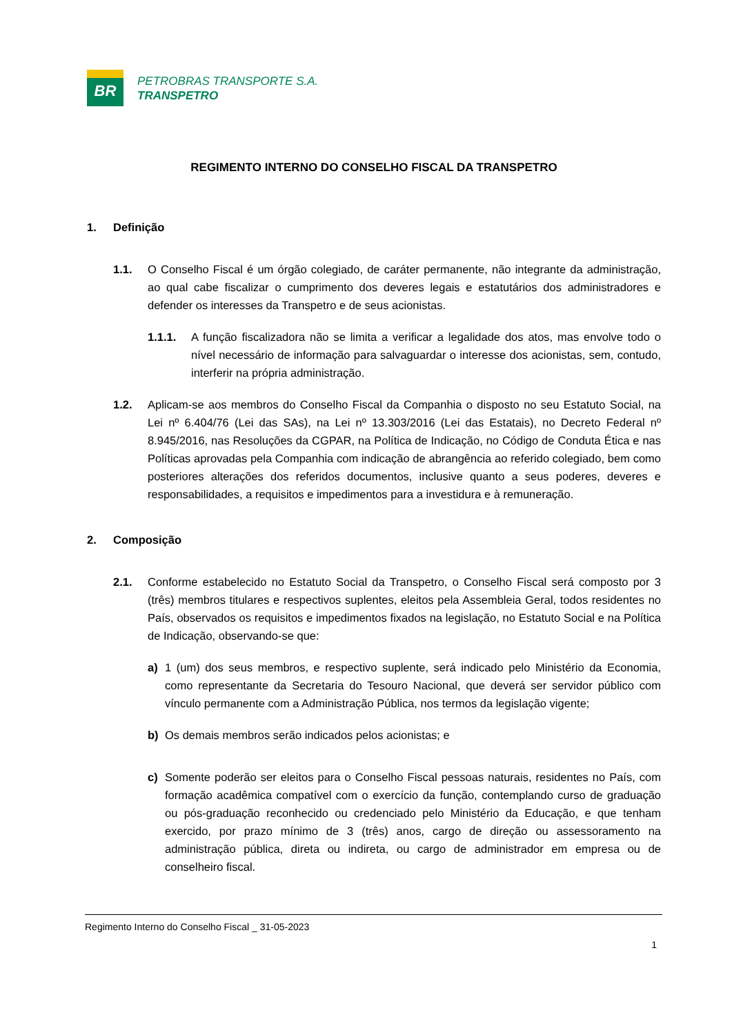BR
PETROBRAS TRANSPORTE S.A.
TRANSPETRO
REGIMENTO INTERNO DO CONSELHO FISCAL DA TRANSPETRO
1. Definição
1.1. O Conselho Fiscal é um órgão colegiado, de caráter permanente, não integrante da administração, ao qual cabe fiscalizar o cumprimento dos deveres legais e estatutários dos administradores e defender os interesses da Transpetro e de seus acionistas.
1.1.1. A função fiscalizadora não se limita a verificar a legalidade dos atos, mas envolve todo o nível necessário de informação para salvaguardar o interesse dos acionistas, sem, contudo, interferir na própria administração.
1.2. Aplicam-se aos membros do Conselho Fiscal da Companhia o disposto no seu Estatuto Social, na Lei nº 6.404/76 (Lei das SAs), na Lei nº 13.303/2016 (Lei das Estatais), no Decreto Federal nº 8.945/2016, nas Resoluções da CGPAR, na Política de Indicação, no Código de Conduta Ética e nas Políticas aprovadas pela Companhia com indicação de abrangência ao referido colegiado, bem como posteriores alterações dos referidos documentos, inclusive quanto a seus poderes, deveres e responsabilidades, a requisitos e impedimentos para a investidura e à remuneração.
2. Composição
2.1. Conforme estabelecido no Estatuto Social da Transpetro, o Conselho Fiscal será composto por 3 (três) membros titulares e respectivos suplentes, eleitos pela Assembleia Geral, todos residentes no País, observados os requisitos e impedimentos fixados na legislação, no Estatuto Social e na Política de Indicação, observando-se que:
a) 1 (um) dos seus membros, e respectivo suplente, será indicado pelo Ministério da Economia, como representante da Secretaria do Tesouro Nacional, que deverá ser servidor público com vínculo permanente com a Administração Pública, nos termos da legislação vigente;
b) Os demais membros serão indicados pelos acionistas; e
c) Somente poderão ser eleitos para o Conselho Fiscal pessoas naturais, residentes no País, com formação acadêmica compatível com o exercício da função, contemplando curso de graduação ou pós-graduação reconhecido ou credenciado pelo Ministério da Educação, e que tenham exercido, por prazo mínimo de 3 (três) anos, cargo de direção ou assessoramento na administração pública, direta ou indireta, ou cargo de administrador em empresa ou de conselheiro fiscal.
Regimento Interno do Conselho Fiscal _ 31-05-2023
1